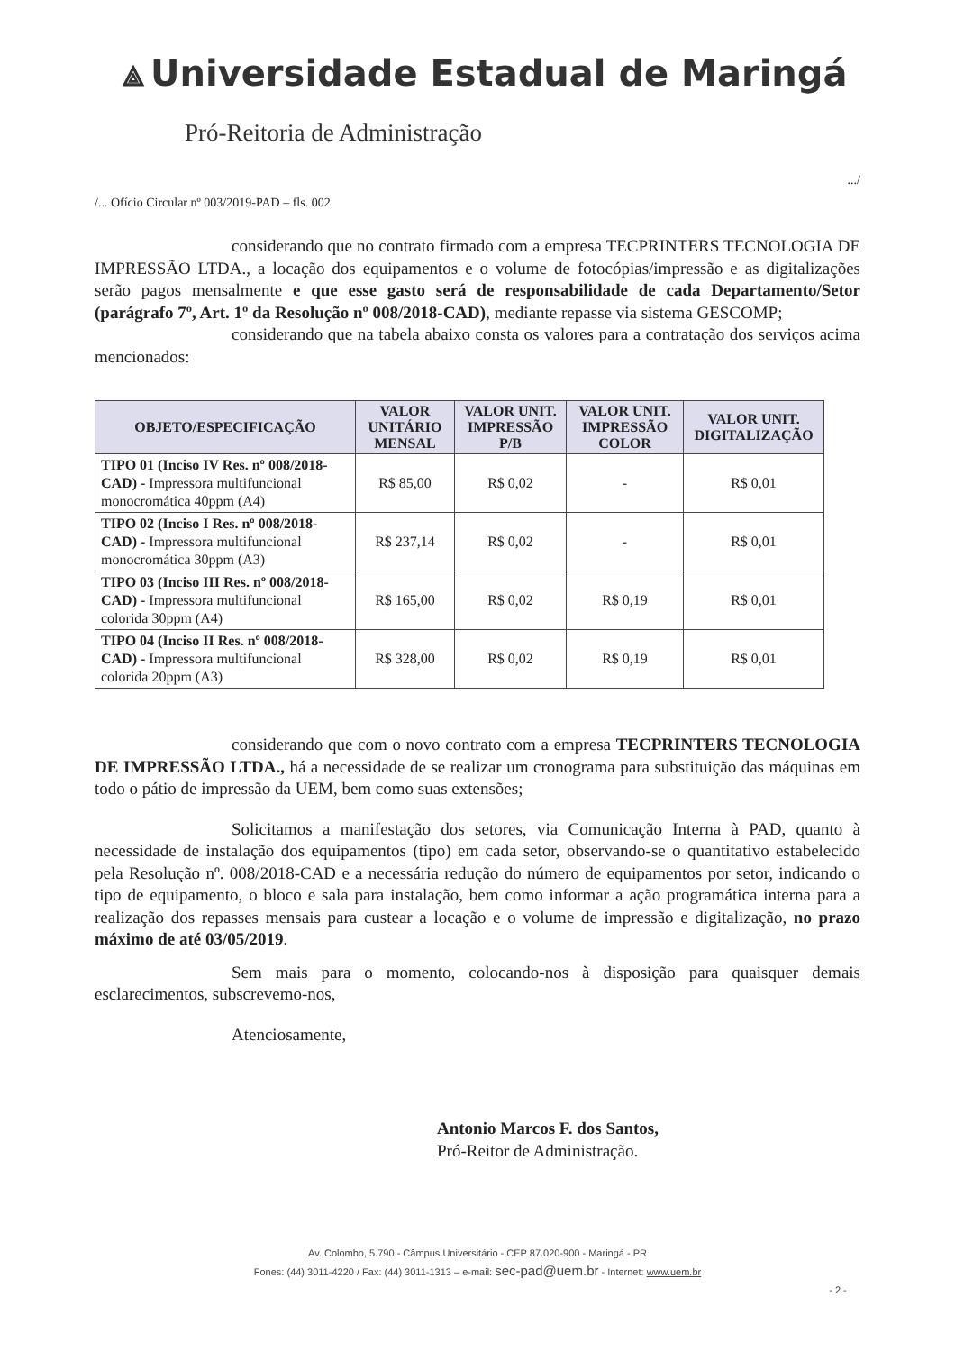⟁ Universidade Estadual de Maringá
Pró-Reitoria de Administração
.../
/... Ofício Circular nº 003/2019-PAD – fls. 002
considerando que no contrato firmado com a empresa TECPRINTERS TECNOLOGIA DE IMPRESSÃO LTDA., a locação dos equipamentos e o volume de fotocópias/impressão e as digitalizações serão pagos mensalmente e que esse gasto será de responsabilidade de cada Departamento/Setor (parágrafo 7º, Art. 1º da Resolução nº 008/2018-CAD), mediante repasse via sistema GESCOMP;
considerando que na tabela abaixo consta os valores para a contratação dos serviços acima mencionados:
| OBJETO/ESPECIFICAÇÃO | VALOR UNITÁRIO MENSAL | VALOR UNIT. IMPRESSÃO P/B | VALOR UNIT. IMPRESSÃO COLOR | VALOR UNIT. DIGITALIZAÇÃO |
| --- | --- | --- | --- | --- |
| TIPO 01 (Inciso IV Res. nº 008/2018-CAD) - Impressora multifuncional monocromática 40ppm (A4) | R$ 85,00 | R$ 0,02 | - | R$ 0,01 |
| TIPO 02 (Inciso I Res. nº 008/2018-CAD) - Impressora multifuncional monocromática 30ppm (A3) | R$ 237,14 | R$ 0,02 | - | R$ 0,01 |
| TIPO 03 (Inciso III Res. nº 008/2018-CAD) - Impressora multifuncional colorida 30ppm (A4) | R$ 165,00 | R$ 0,02 | R$ 0,19 | R$ 0,01 |
| TIPO 04 (Inciso II Res. nº 008/2018-CAD) - Impressora multifuncional colorida 20ppm (A3) | R$ 328,00 | R$ 0,02 | R$ 0,19 | R$ 0,01 |
considerando que com o novo contrato com a empresa TECPRINTERS TECNOLOGIA DE IMPRESSÃO LTDA., há a necessidade de se realizar um cronograma para substituição das máquinas em todo o pátio de impressão da UEM, bem como suas extensões;
Solicitamos a manifestação dos setores, via Comunicação Interna à PAD, quanto à necessidade de instalação dos equipamentos (tipo) em cada setor, observando-se o quantitativo estabelecido pela Resolução nº. 008/2018-CAD e a necessária redução do número de equipamentos por setor, indicando o tipo de equipamento, o bloco e sala para instalação, bem como informar a ação programática interna para a realização dos repasses mensais para custear a locação e o volume de impressão e digitalização, no prazo máximo de até 03/05/2019.
Sem mais para o momento, colocando-nos à disposição para quaisquer demais esclarecimentos, subscrevemo-nos,
Atenciosamente,
Antonio Marcos F. dos Santos,
Pró-Reitor de Administração.
Av. Colombo, 5.790 - Câmpus Universitário - CEP 87.020-900 - Maringá - PR
Fones: (44) 3011-4220 / Fax: (44) 3011-1313 – e-mail: sec-pad@uem.br - Internet: www.uem.br
- 2 -